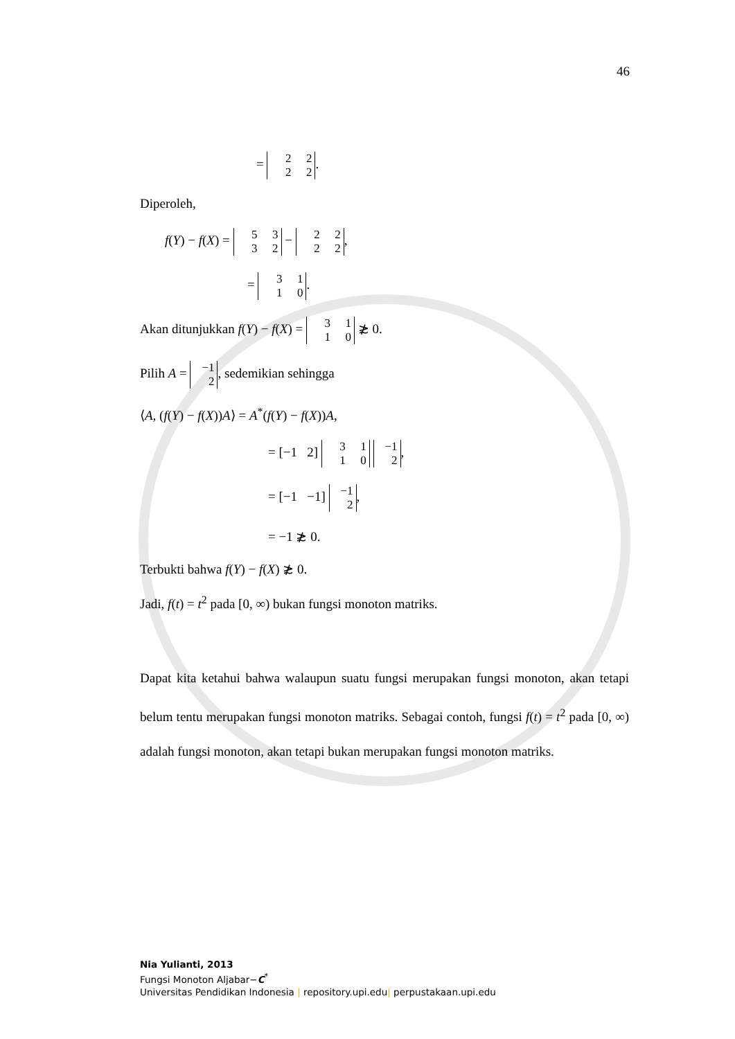46
= 2 2
2 2.
Diperoleh,
f(Y) − f(X) = 5 3
3 2 − 2 2
2 2,
= 3 1
1 0.
Akan ditunjukkan f(Y) − f(X) = 3 1
1 0 ≵ 0.
Pilih A = −1
2, sedemikian sehingga
⟨A, (f(Y) − f(X))A⟩ = A<sup>*</sup>(f(Y) − f(X))A,
= [−1 2] 3 1
1 0 −1
2,
= [−1 −1] −1
2,
= −1 ≵ 0.
Terbukti bahwa f(Y) − f(X) ≵ 0.
Jadi, f(t) = t<sup>2</sup> pada [0, ∞) bukan fungsi monoton matriks.
Dapat kita ketahui bahwa walaupun suatu fungsi merupakan fungsi monoton, akan tetapi belum tentu merupakan fungsi monoton matriks. Sebagai contoh, fungsi f(t) = t<sup>2</sup> pada [0, ∞) adalah fungsi monoton, akan tetapi bukan merupakan fungsi monoton matriks.
Nia Yulianti, 2013
Fungsi Monoton Aljabar−C<sup>*</sup>
Universitas Pendidikan Indonesia | repository.upi.edu| perpustakaan.upi.edu